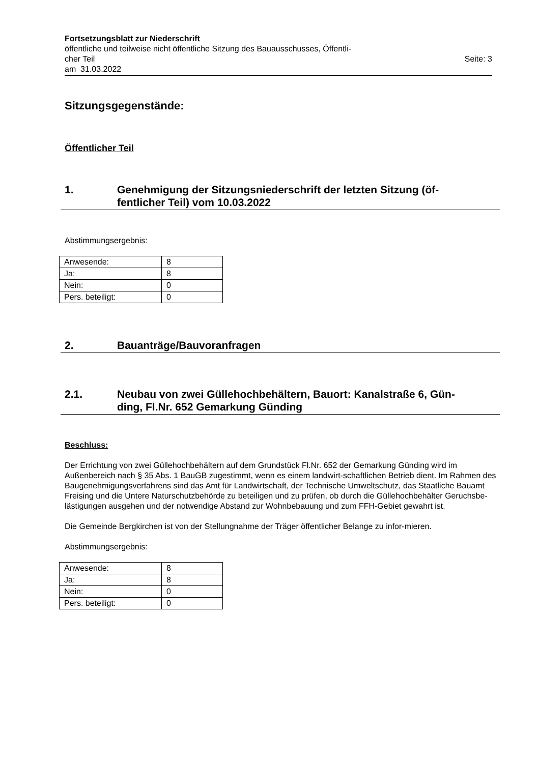Fortsetzungsblatt zur Niederschrift
öffentliche und teilweise nicht öffentliche Sitzung des Bauausschusses, Öffentli-
cher Teil Seite: 3
am 31.03.2022
Sitzungsgegenstände:
Öffentlicher Teil
1. Genehmigung der Sitzungsniederschrift der letzten Sitzung (öf-
fentlicher Teil) vom 10.03.2022
Abstimmungsergebnis:
| Anwesende: | 8 |
| Ja: | 8 |
| Nein: | 0 |
| Pers. beteiligt: | 0 |
2. Bauanträge/Bauvoranfragen
2.1. Neubau von zwei Güllehochbehältern, Bauort: Kanalstraße 6, Gün-
ding, Fl.Nr. 652 Gemarkung Günding
Beschluss:
Der Errichtung von zwei Güllehochbehältern auf dem Grundstück Fl.Nr. 652 der Gemarkung Günding wird im Außenbereich nach § 35 Abs. 1 BauGB zugestimmt, wenn es einem landwirt-schaftlichen Betrieb dient. Im Rahmen des Baugenehmigungsverfahrens sind das Amt für Landwirtschaft, der Technische Umweltschutz, das Staatliche Bauamt Freising und die Untere Naturschutzbehörde zu beteiligen und zu prüfen, ob durch die Güllehochbehälter Geruchsbe-lästigungen ausgehen und der notwendige Abstand zur Wohnbebauung und zum FFH-Gebiet gewahrt ist.
Die Gemeinde Bergkirchen ist von der Stellungnahme der Träger öffentlicher Belange zu infor-mieren.
Abstimmungsergebnis:
| Anwesende: | 8 |
| Ja: | 8 |
| Nein: | 0 |
| Pers. beteiligt: | 0 |